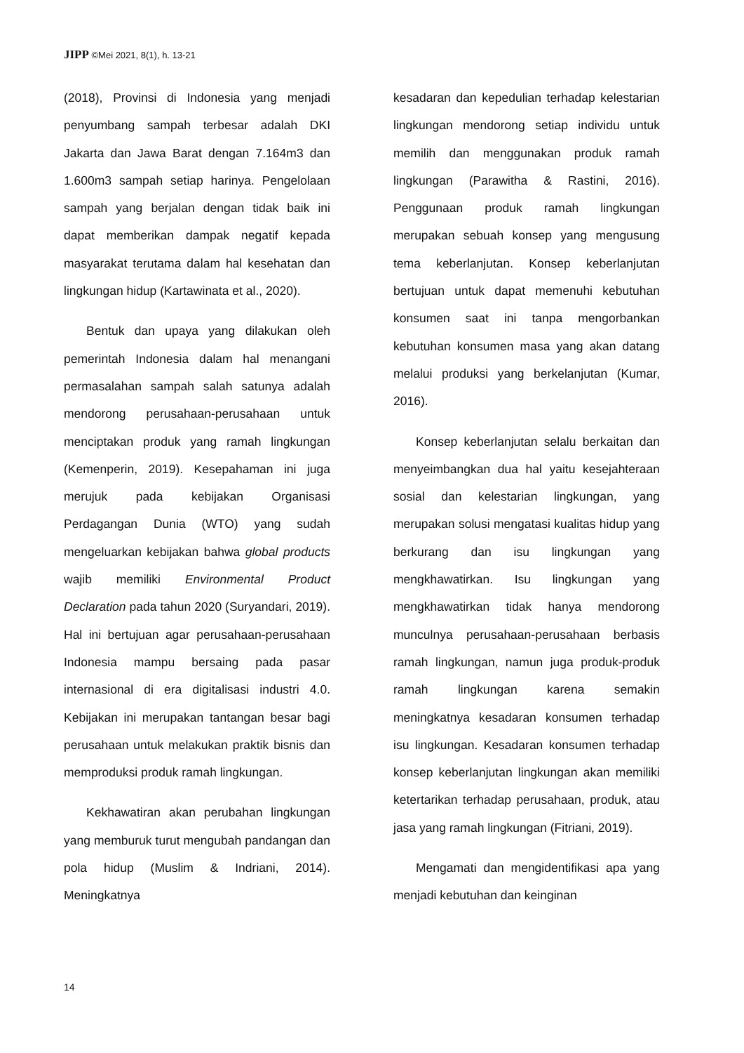JIPP ©Mei 2021, 8(1), h. 13-21
(2018), Provinsi di Indonesia yang menjadi penyumbang sampah terbesar adalah DKI Jakarta dan Jawa Barat dengan 7.164m3 dan 1.600m3 sampah setiap harinya. Pengelolaan sampah yang berjalan dengan tidak baik ini dapat memberikan dampak negatif kepada masyarakat terutama dalam hal kesehatan dan lingkungan hidup (Kartawinata et al., 2020).
Bentuk dan upaya yang dilakukan oleh pemerintah Indonesia dalam hal menangani permasalahan sampah salah satunya adalah mendorong perusahaan-perusahaan untuk menciptakan produk yang ramah lingkungan (Kemenperin, 2019). Kesepahaman ini juga merujuk pada kebijakan Organisasi Perdagangan Dunia (WTO) yang sudah mengeluarkan kebijakan bahwa global products wajib memiliki Environmental Product Declaration pada tahun 2020 (Suryandari, 2019). Hal ini bertujuan agar perusahaan-perusahaan Indonesia mampu bersaing pada pasar internasional di era digitalisasi industri 4.0. Kebijakan ini merupakan tantangan besar bagi perusahaan untuk melakukan praktik bisnis dan memproduksi produk ramah lingkungan.
Kekhawatiran akan perubahan lingkungan yang memburuk turut mengubah pandangan dan pola hidup (Muslim & Indriani, 2014). Meningkatnya
kesadaran dan kepedulian terhadap kelestarian lingkungan mendorong setiap individu untuk memilih dan menggunakan produk ramah lingkungan (Parawitha & Rastini, 2016). Penggunaan produk ramah lingkungan merupakan sebuah konsep yang mengusung tema keberlanjutan. Konsep keberlanjutan bertujuan untuk dapat memenuhi kebutuhan konsumen saat ini tanpa mengorbankan kebutuhan konsumen masa yang akan datang melalui produksi yang berkelanjutan (Kumar, 2016).
Konsep keberlanjutan selalu berkaitan dan menyeimbangkan dua hal yaitu kesejahteraan sosial dan kelestarian lingkungan, yang merupakan solusi mengatasi kualitas hidup yang berkurang dan isu lingkungan yang mengkhawatirkan. Isu lingkungan yang mengkhawatirkan tidak hanya mendorong munculnya perusahaan-perusahaan berbasis ramah lingkungan, namun juga produk-produk ramah lingkungan karena semakin meningkatnya kesadaran konsumen terhadap isu lingkungan. Kesadaran konsumen terhadap konsep keberlanjutan lingkungan akan memiliki ketertarikan terhadap perusahaan, produk, atau jasa yang ramah lingkungan (Fitriani, 2019).
Mengamati dan mengidentifikasi apa yang menjadi kebutuhan dan keinginan
14